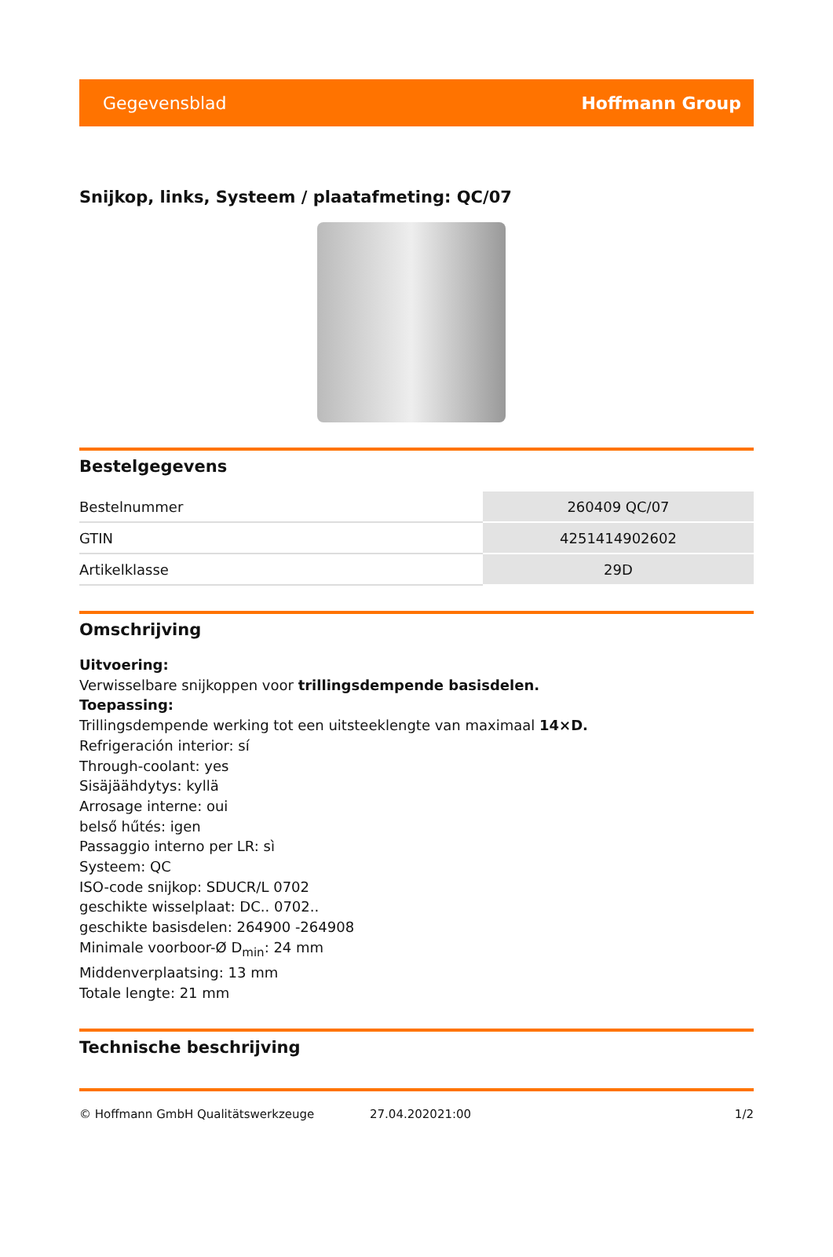Gegevensblad Hoffmann Group
Snijkop, links, Systeem / plaatafmeting: QC/07
Bestelgegevens
| Bestelnummer | 260409 QC/07 |
| GTIN | 4251414902602 |
| Artikelklasse | 29D |
Omschrijving
Uitvoering:
Verwisselbare snijkoppen voor trillingsdempende basisdelen.
Toepassing:
Trillingsdempende werking tot een uitsteeklengte van maximaal 14×D.
Refrigeración interior: sí
Through-coolant: yes
Sisäjäähdytys: kyllä
Arrosage interne: oui
belső hűtés: igen
Passaggio interno per LR: sì
Systeem: QC
ISO-code snijkop: SDUCR/L 0702
geschikte wisselplaat: DC.. 0702..
geschikte basisdelen: 264900 -264908
Minimale voorboor-Ø D<sub>min</sub>: 24 mm
Middenverplaatsing: 13 mm
Totale lengte: 21 mm
Technische beschrijving
© Hoffmann GmbH Qualitätswerkzeuge 27.04.202021:00 1/2